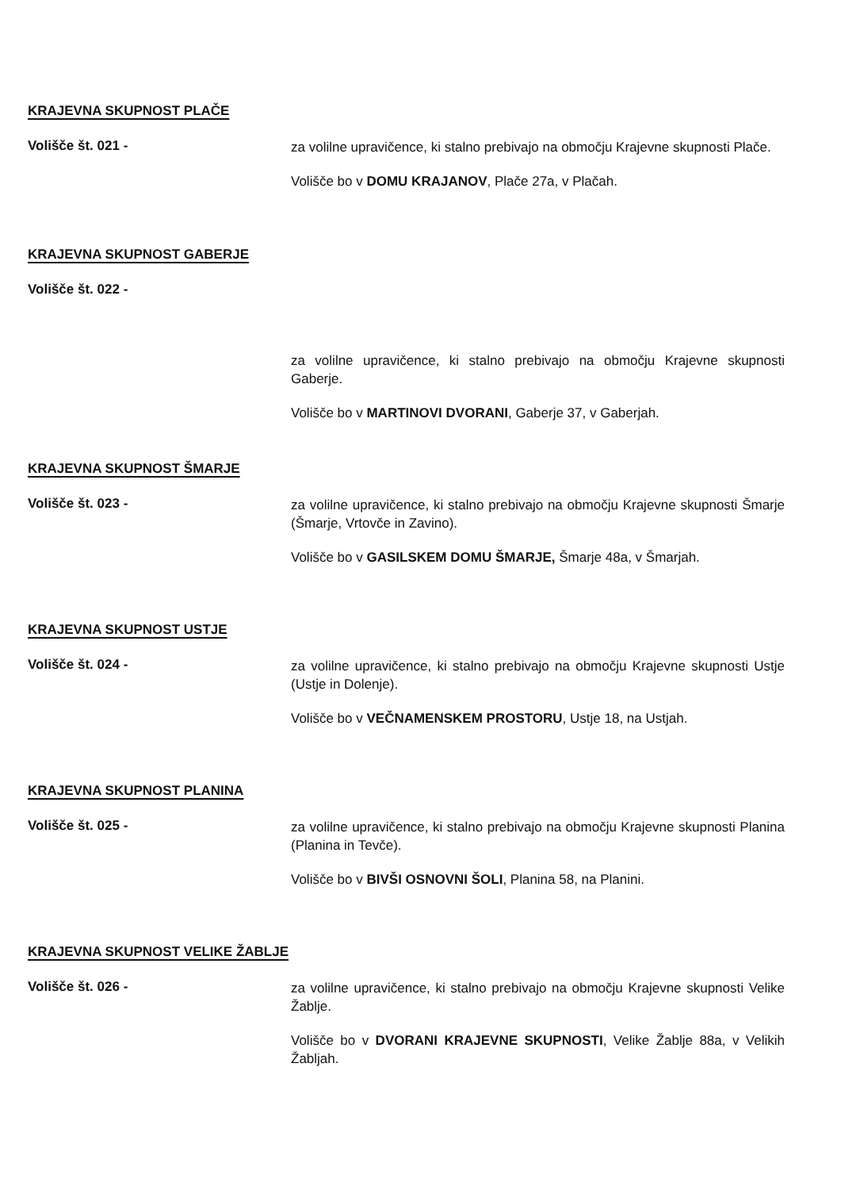KRAJEVNA SKUPNOST PLAČE
Volišče št. 021 -
za volilne upravičence, ki stalno prebivajo na območju Krajevne skupnosti Plače.
Volišče bo v DOMU KRAJANOV, Plače 27a, v Plačah.
KRAJEVNA SKUPNOST GABERJE
Volišče št. 022 -
za volilne upravičence, ki stalno prebivajo na območju Krajevne skupnosti Gaberje.
Volišče bo v MARTINOVI DVORANI, Gaberje 37, v Gaberjah.
KRAJEVNA SKUPNOST ŠMARJE
Volišče št. 023 -
za volilne upravičence, ki stalno prebivajo na območju Krajevne skupnosti Šmarje (Šmarje, Vrtovče in Zavino).
Volišče bo v GASILSKEM DOMU ŠMARJE, Šmarje 48a, v Šmarjah.
KRAJEVNA SKUPNOST USTJE
Volišče št. 024 -
za volilne upravičence, ki stalno prebivajo na območju Krajevne skupnosti Ustje (Ustje in Dolenje).
Volišče bo v VEČNAMENSKEM PROSTORU, Ustje 18, na Ustjah.
KRAJEVNA SKUPNOST PLANINA
Volišče št. 025 -
za volilne upravičence, ki stalno prebivajo na območju Krajevne skupnosti Planina (Planina in Tevče).
Volišče bo v BIVŠI OSNOVNI ŠOLI, Planina 58, na Planini.
KRAJEVNA SKUPNOST VELIKE ŽABLJE
Volišče št. 026 -
za volilne upravičence, ki stalno prebivajo na območju Krajevne skupnosti Velike Žablje.
Volišče bo v DVORANI KRAJEVNE SKUPNOSTI, Velike Žablje 88a, v Velikih Žabljah.